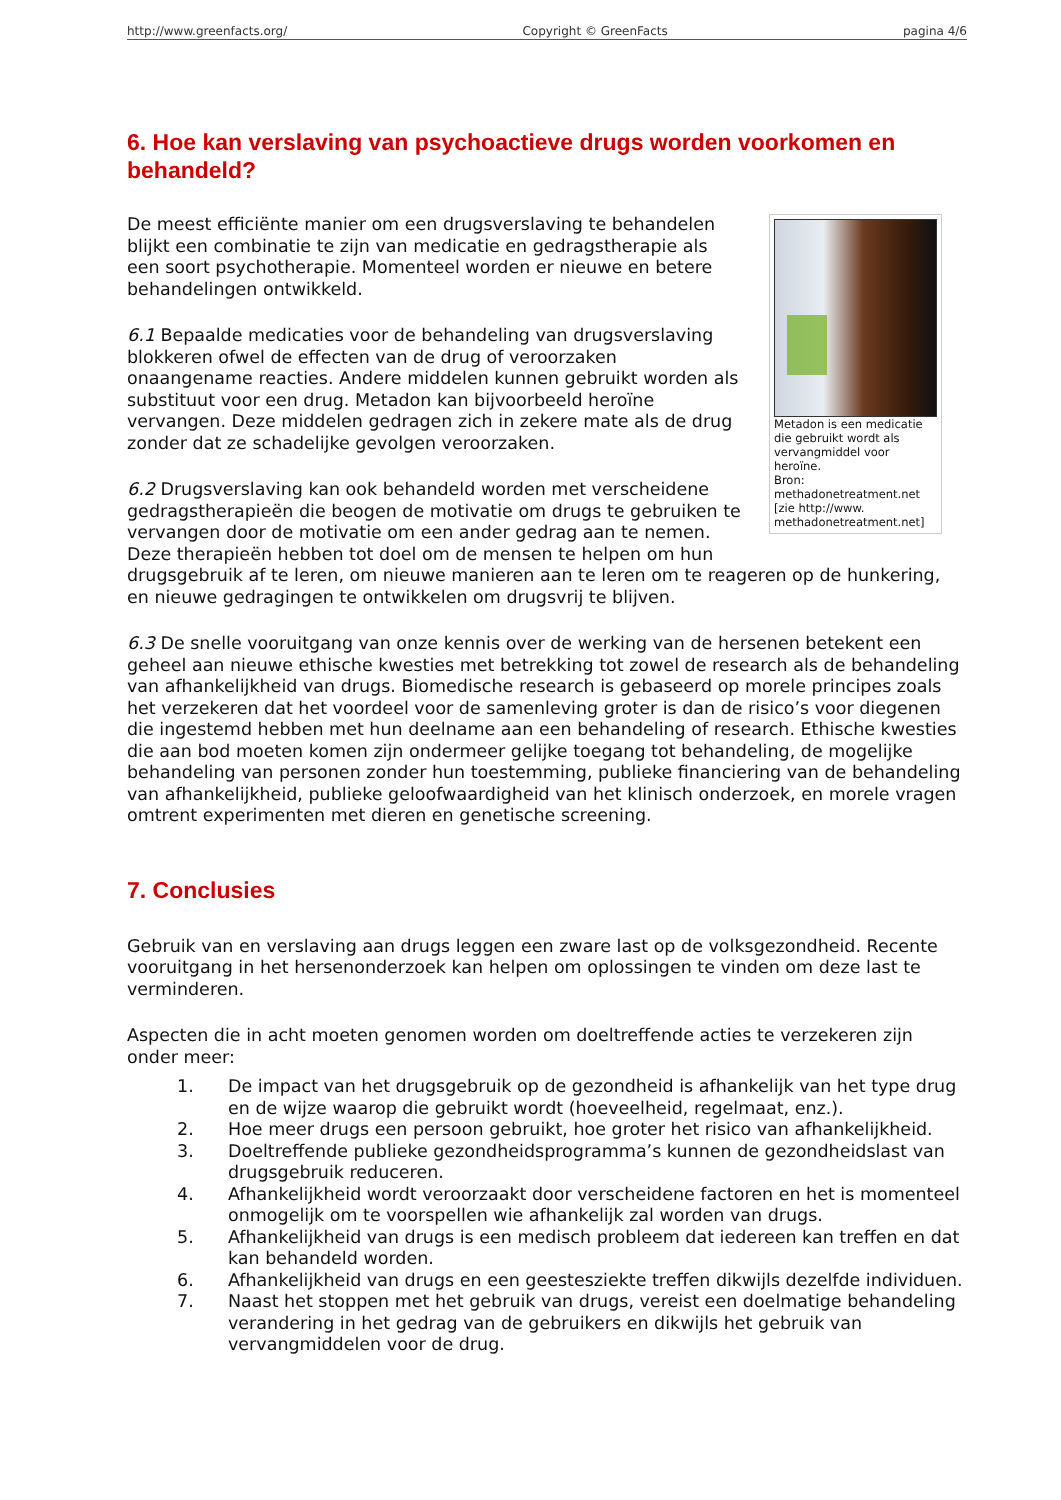http://www.greenfacts.org/ Copyright © GreenFacts pagina 4/6
6. Hoe kan verslaving van psychoactieve drugs worden voorkomen en behandeld?
Metadon is een medicatie die gebruikt wordt als vervangmiddel voor heroïne.
Bron: methadonetreatment.net [zie http://www. methadonetreatment.net]
De meest efficiënte manier om een drugsverslaving te behandelen blijkt een combinatie te zijn van medicatie en gedragstherapie als een soort psychotherapie. Momenteel worden er nieuwe en betere behandelingen ontwikkeld.
6.1 Bepaalde medicaties voor de behandeling van drugsverslaving blokkeren ofwel de effecten van de drug of veroorzaken onaangename reacties. Andere middelen kunnen gebruikt worden als substituut voor een drug. Metadon kan bijvoorbeeld heroïne vervangen. Deze middelen gedragen zich in zekere mate als de drug zonder dat ze schadelijke gevolgen veroorzaken.
6.2 Drugsverslaving kan ook behandeld worden met verscheidene gedragstherapieën die beogen de motivatie om drugs te gebruiken te vervangen door de motivatie om een ander gedrag aan te nemen. Deze therapieën hebben tot doel om de mensen te helpen om hun drugsgebruik af te leren, om nieuwe manieren aan te leren om te reageren op de hunkering, en nieuwe gedragingen te ontwikkelen om drugsvrij te blijven.
6.3 De snelle vooruitgang van onze kennis over de werking van de hersenen betekent een geheel aan nieuwe ethische kwesties met betrekking tot zowel de research als de behandeling van afhankelijkheid van drugs. Biomedische research is gebaseerd op morele principes zoals het verzekeren dat het voordeel voor de samenleving groter is dan de risico’s voor diegenen die ingestemd hebben met hun deelname aan een behandeling of research. Ethische kwesties die aan bod moeten komen zijn ondermeer gelijke toegang tot behandeling, de mogelijke behandeling van personen zonder hun toestemming, publieke financiering van de behandeling van afhankelijkheid, publieke geloofwaardigheid van het klinisch onderzoek, en morele vragen omtrent experimenten met dieren en genetische screening.
7. Conclusies
Gebruik van en verslaving aan drugs leggen een zware last op de volksgezondheid. Recente vooruitgang in het hersenonderzoek kan helpen om oplossingen te vinden om deze last te verminderen.
Aspecten die in acht moeten genomen worden om doeltreffende acties te verzekeren zijn onder meer:
1. De impact van het drugsgebruik op de gezondheid is afhankelijk van het type drug en de wijze waarop die gebruikt wordt (hoeveelheid, regelmaat, enz.).
2. Hoe meer drugs een persoon gebruikt, hoe groter het risico van afhankelijkheid.
3. Doeltreffende publieke gezondheidsprogramma’s kunnen de gezondheidslast van drugsgebruik reduceren.
4. Afhankelijkheid wordt veroorzaakt door verscheidene factoren en het is momenteel onmogelijk om te voorspellen wie afhankelijk zal worden van drugs.
5. Afhankelijkheid van drugs is een medisch probleem dat iedereen kan treffen en dat kan behandeld worden.
6. Afhankelijkheid van drugs en een geestesziekte treffen dikwijls dezelfde individuen.
7. Naast het stoppen met het gebruik van drugs, vereist een doelmatige behandeling verandering in het gedrag van de gebruikers en dikwijls het gebruik van vervangmiddelen voor de drug.